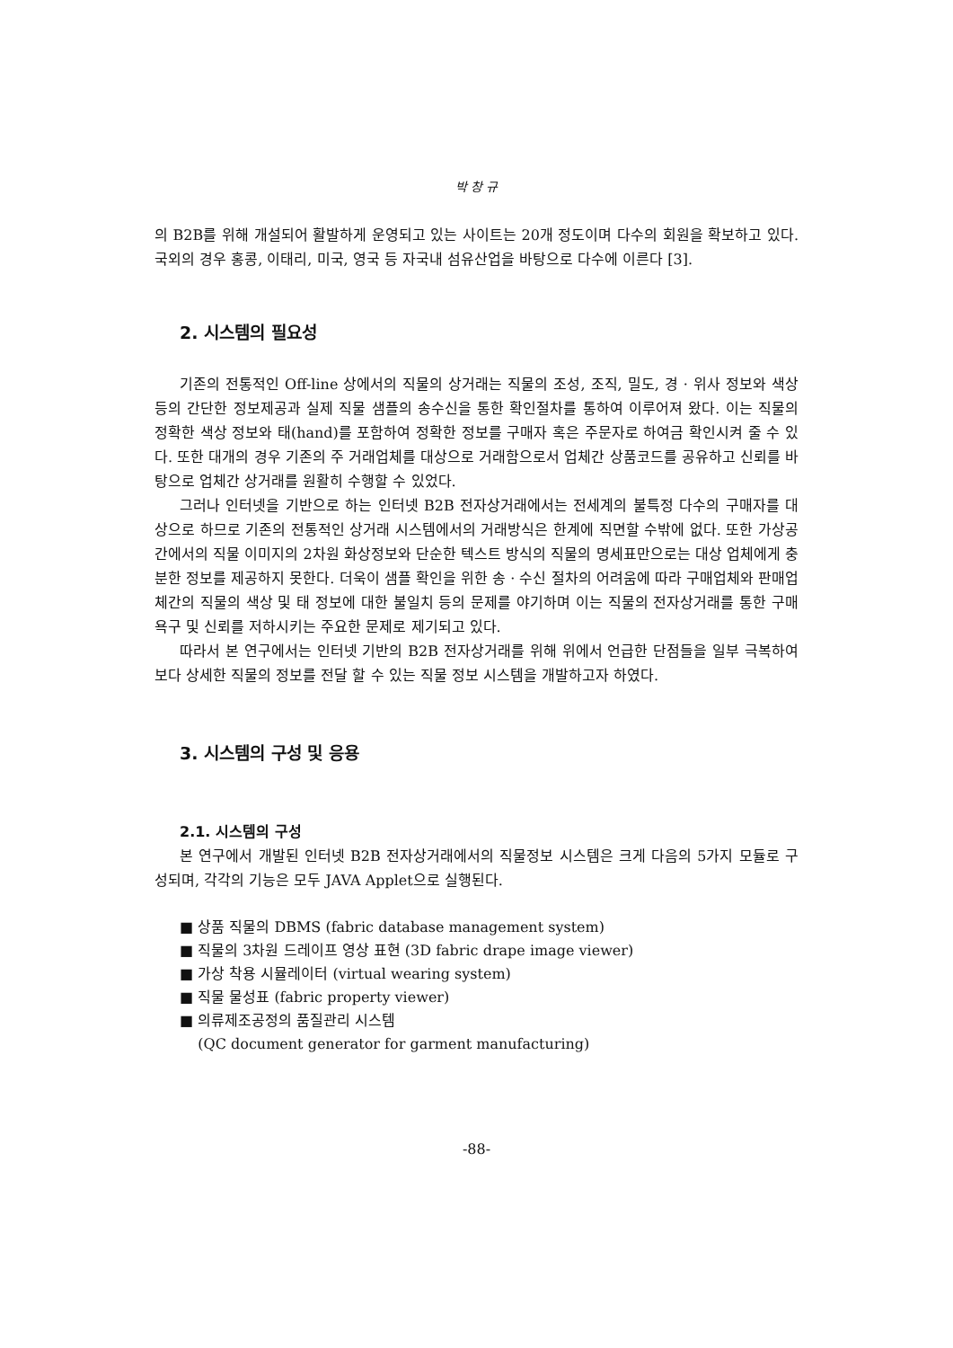박 창 규
의 B2B를 위해 개설되어 활발하게 운영되고 있는 사이트는 20개 정도이며 다수의 회원을 확보하고 있다. 국외의 경우 홍콩, 이태리, 미국, 영국 등 자국내 섬유산업을 바탕으로 다수에 이른다 [3].
2. 시스템의 필요성
기존의 전통적인 Off-line 상에서의 직물의 상거래는 직물의 조성, 조직, 밀도, 경 · 위사 정보와 색상 등의 간단한 정보제공과 실제 직물 샘플의 송수신을 통한 확인절차를 통하여 이루어져 왔다. 이는 직물의 정확한 색상 정보와 태(hand)를 포함하여 정확한 정보를 구매자 혹은 주문자로 하여금 확인시켜 줄 수 있다. 또한 대개의 경우 기존의 주 거래업체를 대상으로 거래함으로서 업체간 상품코드를 공유하고 신뢰를 바탕으로 업체간 상거래를 원활히 수행할 수 있었다.
그러나 인터넷을 기반으로 하는 인터넷 B2B 전자상거래에서는 전세계의 불특정 다수의 구매자를 대상으로 하므로 기존의 전통적인 상거래 시스템에서의 거래방식은 한계에 직면할 수밖에 없다. 또한 가상공간에서의 직물 이미지의 2차원 화상정보와 단순한 텍스트 방식의 직물의 명세표만으로는 대상 업체에게 충분한 정보를 제공하지 못한다. 더욱이 샘플 확인을 위한 송 · 수신 절차의 어려움에 따라 구매업체와 판매업체간의 직물의 색상 및 태 정보에 대한 불일치 등의 문제를 야기하며 이는 직물의 전자상거래를 통한 구매욕구 및 신뢰를 저하시키는 주요한 문제로 제기되고 있다.
따라서 본 연구에서는 인터넷 기반의 B2B 전자상거래를 위해 위에서 언급한 단점들을 일부 극복하여 보다 상세한 직물의 정보를 전달 할 수 있는 직물 정보 시스템을 개발하고자 하였다.
3. 시스템의 구성 및 응용
2.1. 시스템의 구성
본 연구에서 개발된 인터넷 B2B 전자상거래에서의 직물정보 시스템은 크게 다음의 5가지 모듈로 구성되며, 각각의 기능은 모두 JAVA Applet으로 실행된다.
■ 상품 직물의 DBMS (fabric database management system)
■ 직물의 3차원 드레이프 영상 표현 (3D fabric drape image viewer)
■ 가상 착용 시뮬레이터 (virtual wearing system)
■ 직물 물성표 (fabric property viewer)
■ 의류제조공정의 품질관리 시스템
(QC document generator for garment manufacturing)
-88-